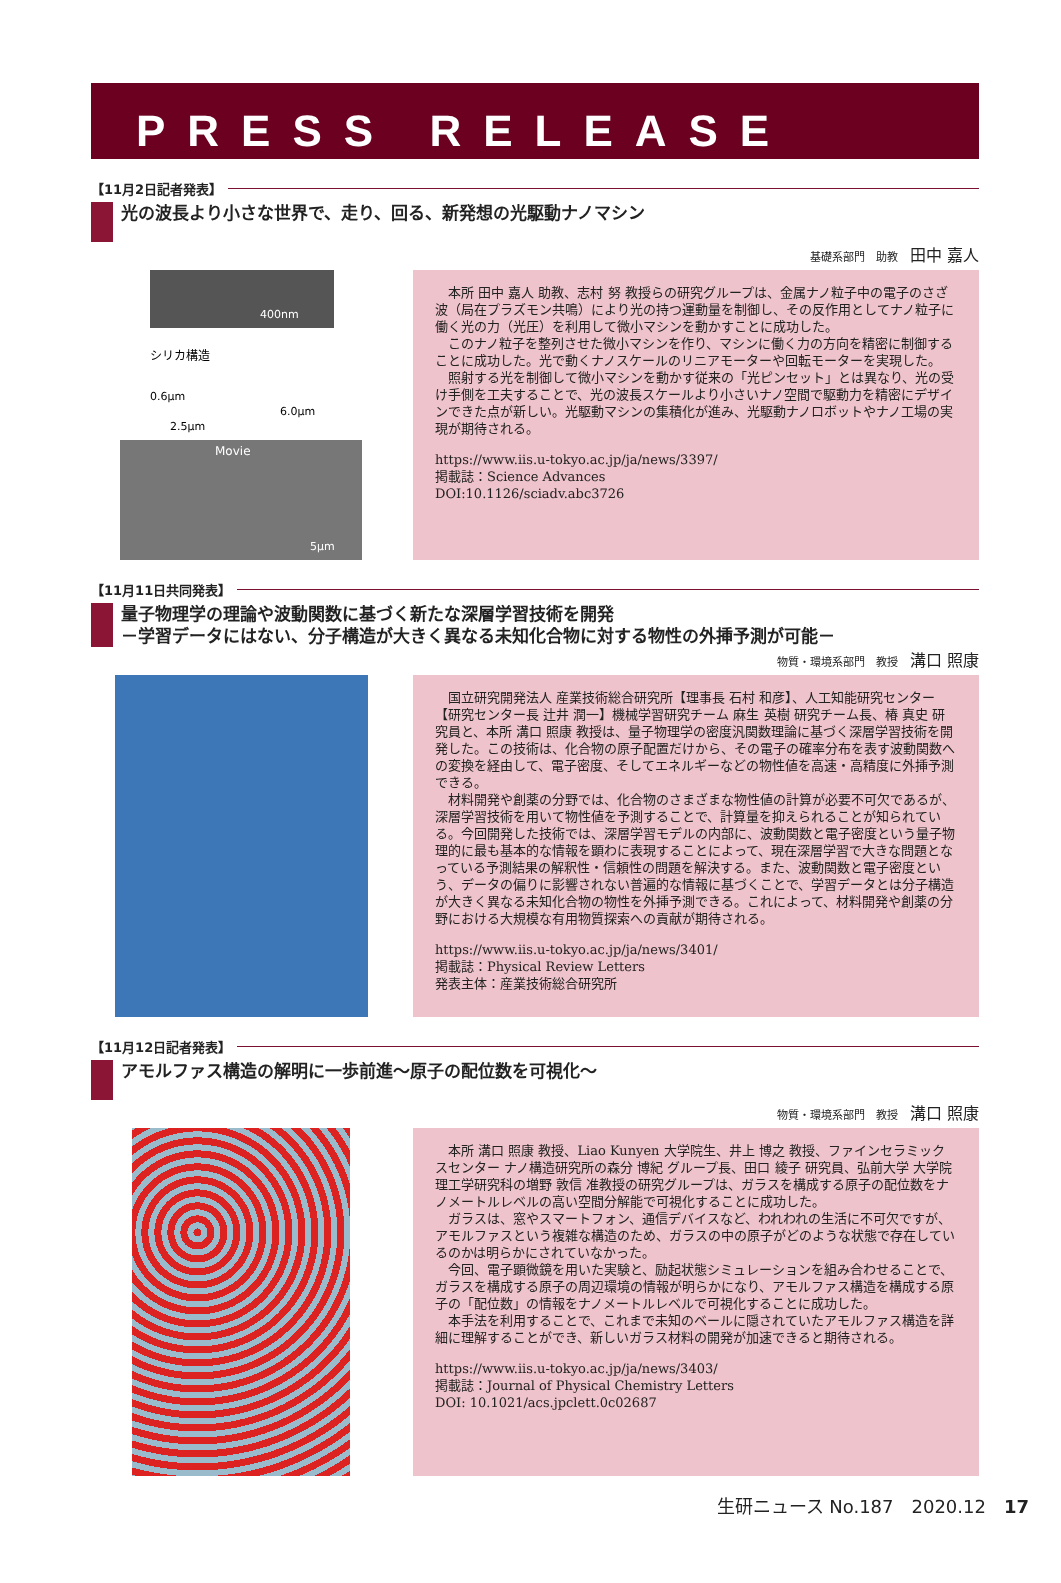PRESS RELEASE
【11月2日記者発表】
光の波長より小さな世界で、走り、回る、新発想の光駆動ナノマシン
基礎系部門　助教 田中 嘉人
400nm
シリカ構造
0.6μm
2.5μm
6.0μm
Movie
5μm
本所 田中 嘉人 助教、志村 努 教授らの研究グループは、金属ナノ粒子中の電子のさざ波（局在プラズモン共鳴）により光の持つ運動量を制御し、その反作用としてナノ粒子に働く光の力（光圧）を利用して微小マシンを動かすことに成功した。
このナノ粒子を整列させた微小マシンを作り、マシンに働く力の方向を精密に制御することに成功した。光で動くナノスケールのリニアモーターや回転モーターを実現した。
照射する光を制御して微小マシンを動かす従来の「光ピンセット」とは異なり、光の受け手側を工夫することで、光の波長スケールより小さいナノ空間で駆動力を精密にデザインできた点が新しい。光駆動マシンの集積化が進み、光駆動ナノロボットやナノ工場の実現が期待される。
https://www.iis.u-tokyo.ac.jp/ja/news/3397/
掲載誌：Science Advances
DOI:10.1126/sciadv.abc3726
【11月11日共同発表】
量子物理学の理論や波動関数に基づく新たな深層学習技術を開発
－学習データにはない、分子構造が大きく異なる未知化合物に対する物性の外挿予測が可能－
物質・環境系部門　教授 溝口 照康
国立研究開発法人 産業技術総合研究所【理事長 石村 和彦】、人工知能研究センター【研究センター長 辻井 潤一】機械学習研究チーム 麻生 英樹 研究チーム長、椿 真史 研究員と、本所 溝口 照康 教授は、量子物理学の密度汎関数理論に基づく深層学習技術を開発した。この技術は、化合物の原子配置だけから、その電子の確率分布を表す波動関数への変換を経由して、電子密度、そしてエネルギーなどの物性値を高速・高精度に外挿予測できる。
材料開発や創薬の分野では、化合物のさまざまな物性値の計算が必要不可欠であるが、深層学習技術を用いて物性値を予測することで、計算量を抑えられることが知られている。今回開発した技術では、深層学習モデルの内部に、波動関数と電子密度という量子物理的に最も基本的な情報を顕わに表現することによって、現在深層学習で大きな問題となっている予測結果の解釈性・信頼性の問題を解決する。また、波動関数と電子密度という、データの偏りに影響されない普遍的な情報に基づくことで、学習データとは分子構造が大きく異なる未知化合物の物性を外挿予測できる。これによって、材料開発や創薬の分野における大規模な有用物質探索への貢献が期待される。
https://www.iis.u-tokyo.ac.jp/ja/news/3401/
掲載誌：Physical Review Letters
発表主体：産業技術総合研究所
【11月12日記者発表】
アモルファス構造の解明に一歩前進～原子の配位数を可視化～
物質・環境系部門　教授 溝口 照康
本所 溝口 照康 教授、Liao Kunyen 大学院生、井上 博之 教授、ファインセラミックスセンター ナノ構造研究所の森分 博紀 グループ長、田口 綾子 研究員、弘前大学 大学院理工学研究科の増野 敦信 准教授の研究グループは、ガラスを構成する原子の配位数をナノメートルレベルの高い空間分解能で可視化することに成功した。
ガラスは、窓やスマートフォン、通信デバイスなど、われわれの生活に不可欠ですが、アモルファスという複雑な構造のため、ガラスの中の原子がどのような状態で存在しているのかは明らかにされていなかった。
今回、電子顕微鏡を用いた実験と、励起状態シミュレーションを組み合わせることで、ガラスを構成する原子の周辺環境の情報が明らかになり、アモルファス構造を構成する原子の「配位数」の情報をナノメートルレベルで可視化することに成功した。
本手法を利用することで、これまで未知のベールに隠されていたアモルファス構造を詳細に理解することができ、新しいガラス材料の開発が加速できると期待される。
https://www.iis.u-tokyo.ac.jp/ja/news/3403/
掲載誌：Journal of Physical Chemistry Letters
DOI: 10.1021/acs.jpclett.0c02687
生研ニュース No.187　2020.12　17